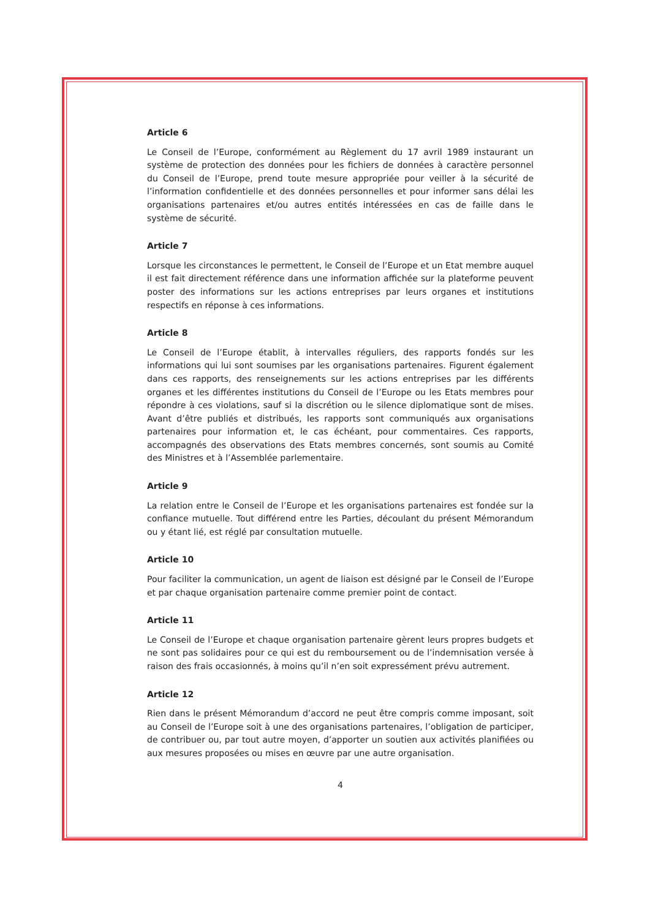Article 6
Le Conseil de l’Europe, conformément au Règlement du 17 avril 1989 instaurant un système de protection des données pour les fichiers de données à caractère personnel du Conseil de l’Europe, prend toute mesure appropriée pour veiller à la sécurité de l’information confidentielle et des données personnelles et pour informer sans délai les organisations partenaires et/ou autres entités intéressées en cas de faille dans le système de sécurité.
Article 7
Lorsque les circonstances le permettent, le Conseil de l’Europe et un Etat membre auquel il est fait directement référence dans une information affichée sur la plateforme peuvent poster des informations sur les actions entreprises par leurs organes et institutions respectifs en réponse à ces informations.
Article 8
Le Conseil de l’Europe établit, à intervalles réguliers, des rapports fondés sur les informations qui lui sont soumises par les organisations partenaires. Figurent également dans ces rapports, des renseignements sur les actions entreprises par les différents organes et les différentes institutions du Conseil de l’Europe ou les Etats membres pour répondre à ces violations, sauf si la discrétion ou le silence diplomatique sont de mises. Avant d’être publiés et distribués, les rapports sont communiqués aux organisations partenaires pour information et, le cas échéant, pour commentaires. Ces rapports, accompagnés des observations des Etats membres concernés, sont soumis au Comité des Ministres et à l’Assemblée parlementaire.
Article 9
La relation entre le Conseil de l’Europe et les organisations partenaires est fondée sur la confiance mutuelle. Tout différend entre les Parties, découlant du présent Mémorandum ou y étant lié, est réglé par consultation mutuelle.
Article 10
Pour faciliter la communication, un agent de liaison est désigné par le Conseil de l’Europe et par chaque organisation partenaire comme premier point de contact.
Article 11
Le Conseil de l’Europe et chaque organisation partenaire gèrent leurs propres budgets et ne sont pas solidaires pour ce qui est du remboursement ou de l’indemnisation versée à raison des frais occasionnés, à moins qu’il n’en soit expressément prévu autrement.
Article 12
Rien dans le présent Mémorandum d’accord ne peut être compris comme imposant, soit au Conseil de l’Europe soit à une des organisations partenaires, l’obligation de participer, de contribuer ou, par tout autre moyen, d’apporter un soutien aux activités planifiées ou aux mesures proposées ou mises en œuvre par une autre organisation.
4